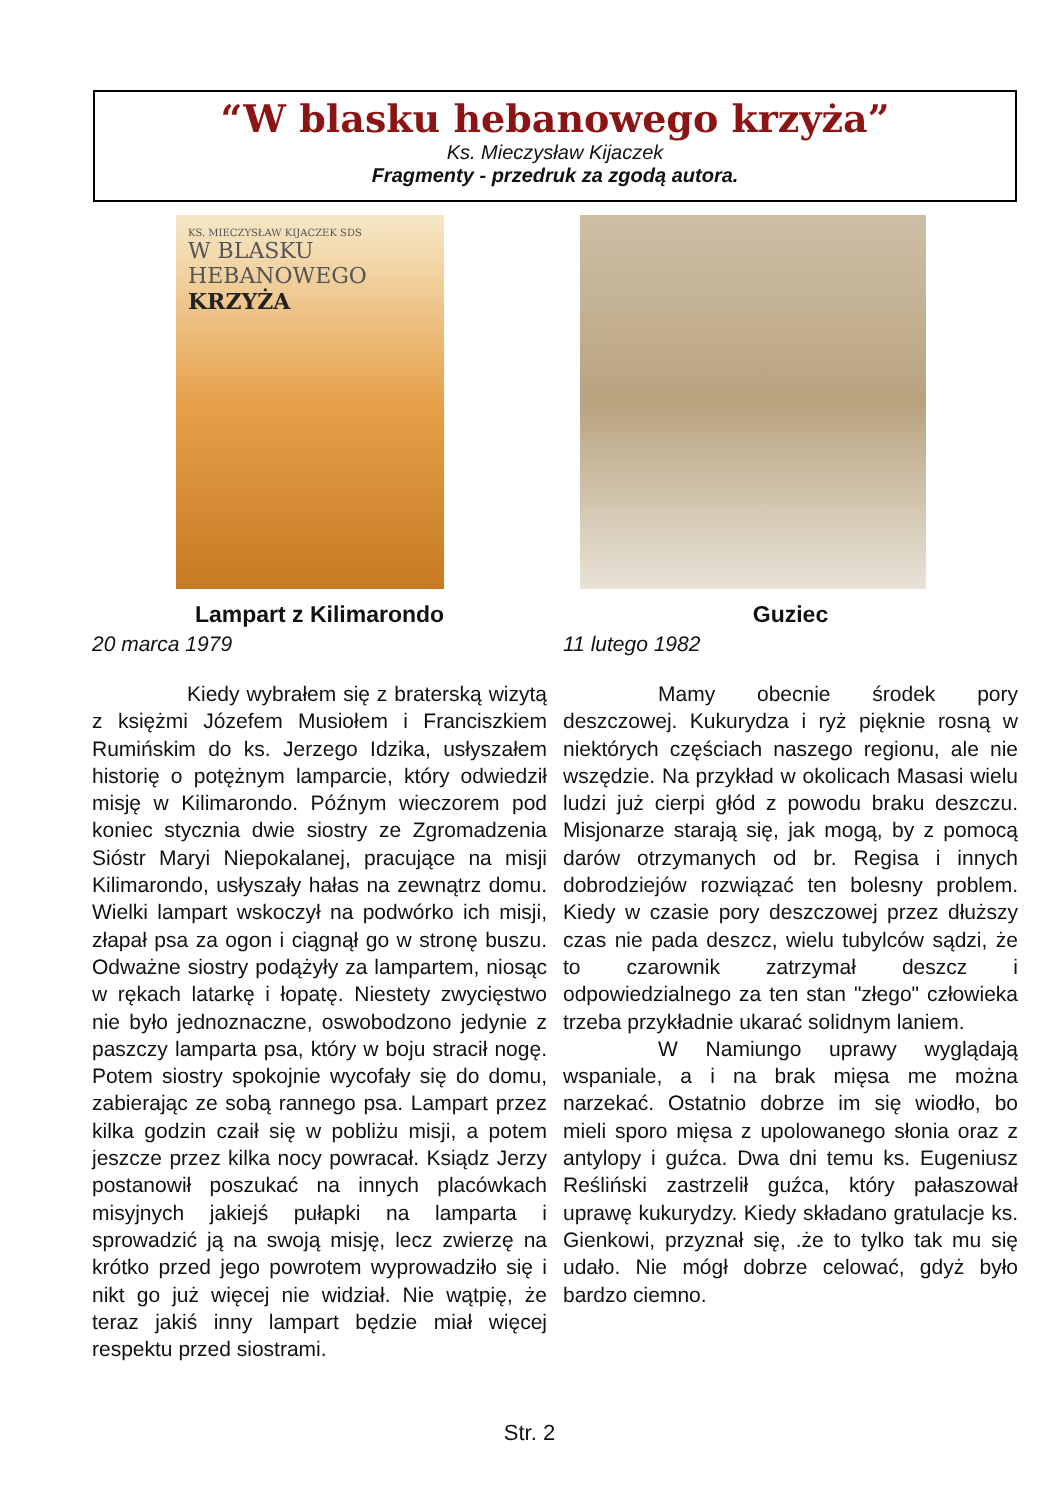“W blasku hebanowego krzyża”
Ks. Mieczysław Kijaczek
Fragmenty - przedruk za zgodą autora.
KS. MIECZYSŁAW KIJACZEK SDS
W BLASKU
HEBANOWEGO
KRZYŻA
Lampart z Kilimarondo
20 marca 1979
Kiedy wybrałem się z braterską wizytą z księżmi Józefem Musiołem i Franciszkiem Rumińskim do ks. Jerzego Idzika, usłyszałem historię o potężnym lamparcie, który odwiedził misję w Kilimarondo. Późnym wieczorem pod koniec stycznia dwie siostry ze Zgromadzenia Sióstr Maryi Niepokalanej, pracujące na misji Kilimarondo, usłyszały hałas na zewnątrz domu. Wielki lampart wskoczył na podwórko ich misji, złapał psa za ogon i ciągnął go w stronę buszu. Odważne siostry podążyły za lampartem, niosąc w rękach latarkę i łopatę. Niestety zwycięstwo nie było jednoznaczne, oswobodzono jedynie z paszczy lamparta psa, który w boju stracił nogę. Potem siostry spokojnie wycofały się do domu, zabierając ze sobą rannego psa. Lampart przez kilka godzin czaił się w pobliżu misji, a potem jeszcze przez kilka nocy powracał. Ksiądz Jerzy postanowił poszukać na innych placówkach misyjnych jakiejś pułapki na lamparta i sprowadzić ją na swoją misję, lecz zwierzę na krótko przed jego powrotem wyprowadziło się i nikt go już więcej nie widział. Nie wątpię, że teraz jakiś inny lampart będzie miał więcej respektu przed siostrami.
Guziec
11 lutego 1982
Mamy obecnie środek pory deszczowej. Kukurydza i ryż pięknie rosną w niektórych częściach naszego regionu, ale nie wszędzie. Na przykład w okolicach Masasi wielu ludzi już cierpi głód z powodu braku deszczu. Misjonarze starają się, jak mogą, by z pomocą darów otrzymanych od br. Regisa i innych dobrodziejów rozwiązać ten bolesny problem. Kiedy w czasie pory deszczowej przez dłuższy czas nie pada deszcz, wielu tubylców sądzi, że to czarownik zatrzymał deszcz i odpowiedzialnego za ten stan "złego" człowieka trzeba przykładnie ukarać solidnym laniem.
W Namiungo uprawy wyglądają wspaniale, a i na brak mięsa me można narzekać. Ostatnio dobrze im się wiodło, bo mieli sporo mięsa z upolowanego słonia oraz z antylopy i guźca. Dwa dni temu ks. Eugeniusz Reśliński zastrzelił guźca, który pałaszował uprawę kukurydzy. Kiedy składano gratulacje ks. Gienkowi, przyznał się, .że to tylko tak mu się udało. Nie mógł dobrze celować, gdyż było bardzo ciemno.
Str. 2